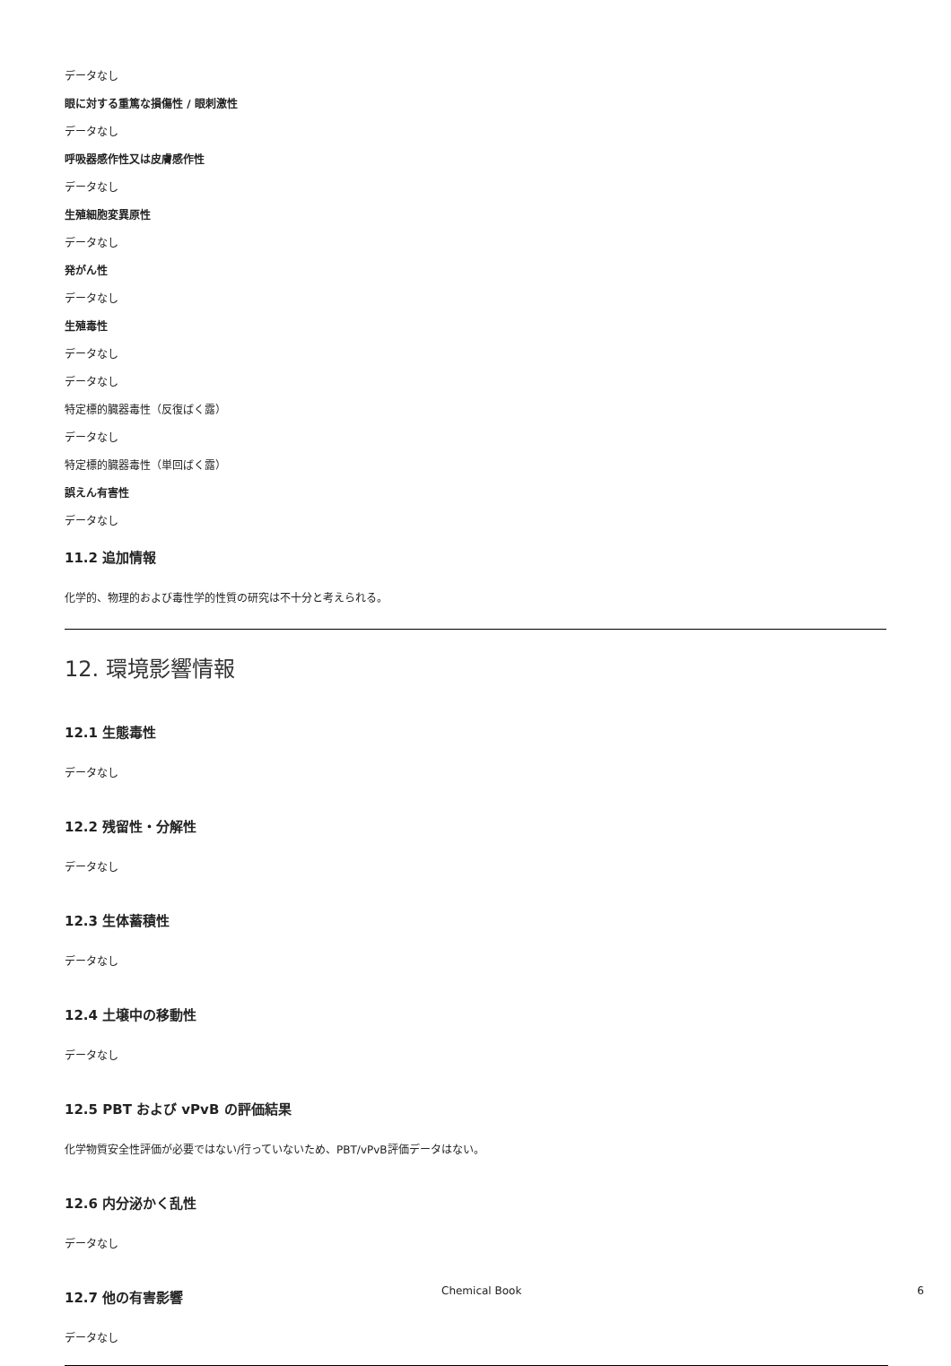データなし
眼に対する重篤な損傷性 / 眼刺激性
データなし
呼吸器感作性又は皮膚感作性
データなし
生殖細胞変異原性
データなし
発がん性
データなし
生殖毒性
データなし
データなし
特定標的臓器毒性（反復ばく露）
データなし
特定標的臓器毒性（単回ばく露）
誤えん有害性
データなし
11.2 追加情報
化学的、物理的および毒性学的性質の研究は不十分と考えられる。
12. 環境影響情報
12.1 生態毒性
データなし
12.2 残留性・分解性
データなし
12.3 生体蓄積性
データなし
12.4 土壌中の移動性
データなし
12.5 PBT および vPvB の評価結果
化学物質安全性評価が必要ではない/行っていないため、PBT/vPvB評価データはない。
12.6 内分泌かく乱性
データなし
12.7 他の有害影響
データなし
Chemical Book 6